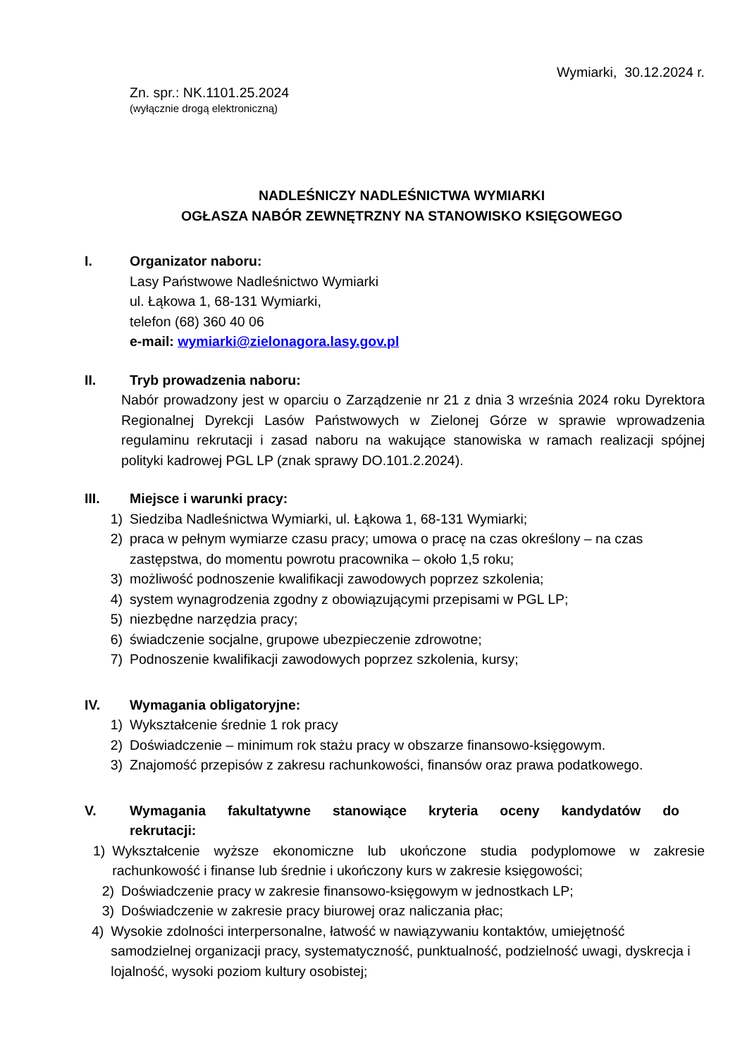Wymiarki, 30.12.2024 r.
Zn. spr.: NK.1101.25.2024
(wyłącznie drogą elektroniczną)
NADLEŚNICZY NADLEŚNICTWA WYMIARKI
OGŁASZA NABÓR ZEWNĘTRZNY NA STANOWISKO KSIĘGOWEGO
I. Organizator naboru:
Lasy Państwowe Nadleśnictwo Wymiarki
ul. Łąkowa 1, 68-131 Wymiarki,
telefon (68) 360 40 06
e-mail: wymiarki@zielonagora.lasy.gov.pl
II. Tryb prowadzenia naboru:
Nabór prowadzony jest w oparciu o Zarządzenie nr 21 z dnia 3 września 2024 roku Dyrektora Regionalnej Dyrekcji Lasów Państwowych w Zielonej Górze w sprawie wprowadzenia regulaminu rekrutacji i zasad naboru na wakujące stanowiska w ramach realizacji spójnej polityki kadrowej PGL LP (znak sprawy DO.101.2.2024).
III. Miejsce i warunki pracy:
1) Siedziba Nadleśnictwa Wymiarki, ul. Łąkowa 1, 68-131 Wymiarki;
2) praca w pełnym wymiarze czasu pracy; umowa o pracę na czas określony – na czas zastępstwa, do momentu powrotu pracownika – około 1,5 roku;
3) możliwość podnoszenie kwalifikacji zawodowych poprzez szkolenia;
4) system wynagrodzenia zgodny z obowiązującymi przepisami w PGL LP;
5) niezbędne narzędzia pracy;
6) świadczenie socjalne, grupowe ubezpieczenie zdrowotne;
7) Podnoszenie kwalifikacji zawodowych poprzez szkolenia, kursy;
IV. Wymagania obligatoryjne:
1) Wykształcenie średnie 1 rok pracy
2) Doświadczenie – minimum rok stażu pracy w obszarze finansowo-księgowym.
3) Znajomość przepisów z zakresu rachunkowości, finansów oraz prawa podatkowego.
V. Wymagania fakultatywne stanowiące kryteria oceny kandydatów do rekrutacji:
1) Wykształcenie wyższe ekonomiczne lub ukończone studia podyplomowe w zakresie rachunkowość i finanse lub średnie i ukończony kurs w zakresie księgowości;
2) Doświadczenie pracy w zakresie finansowo-księgowym w jednostkach LP;
3) Doświadczenie w zakresie pracy biurowej oraz naliczania płac;
4) Wysokie zdolności interpersonalne, łatwość w nawiązywaniu kontaktów, umiejętność samodzielnej organizacji pracy, systematyczność, punktualność, podzielność uwagi, dyskrecja i lojalność, wysoki poziom kultury osobistej;